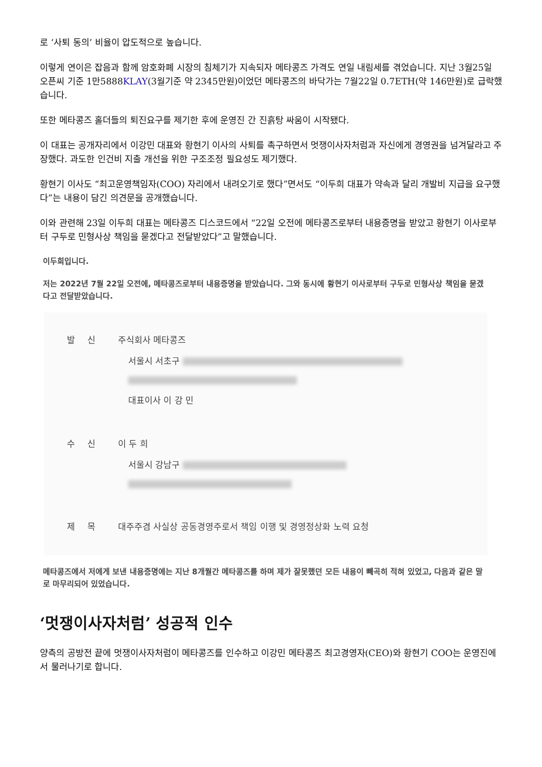로 ‘사퇴 동의’ 비율이 압도적으로 높습니다.
이렇게 연이은 잡음과 함께 암호화폐 시장의 침체기가 지속되자 메타콩즈 가격도 연일 내림세를 겪었습니다. 지난 3월25일 오픈씨 기준 1만5888KLAY(3월기준 약 2345만원)이었던 메타콩즈의 바닥가는 7월22일 0.7ETH(약 146만원)로 급락했습니다.
또한 메타콩즈 홀더들의 퇴진요구를 제기한 후에 운영진 간 진흙탕 싸움이 시작됐다.
이 대표는 공개자리에서 이강민 대표와 황현기 이사의 사퇴를 촉구하면서 멋쟁이사자처럼과 자신에게 경영권을 넘겨달라고 주장했다. 과도한 인건비 지출 개선을 위한 구조조정 필요성도 제기했다.
황현기 이사도 “최고운영책임자(COO) 자리에서 내려오기로 했다”면서도 “이두희 대표가 약속과 달리 개발비 지급을 요구했다”는 내용이 담긴 의견문을 공개했습니다.
이와 관련해 23일 이두희 대표는 메타콩즈 디스코드에서 “22일 오전에 메타콩즈로부터 내용증명을 받았고 황현기 이사로부터 구두로 민형사상 책임을 묻겠다고 전달받았다”고 말했습니다.
이두희입니다.
저는 2022년 7월 22일 오전에, 메타콩즈로부터 내용증명을 받았습니다. 그와 동시에 황현기 이사로부터 구두로 민형사상 책임을 묻겠다고 전달받았습니다.
발신 주식회사 메타콩즈
서울시 서초구
대표이사 이 강 민
수신 이 두 희
서울시 강남구
제목 대주주겸 사실상 공동경영주로서 책임 이행 및 경영정상화 노력 요청
메타콩즈에서 저에게 보낸 내용증명에는 지난 8개월간 메타콩즈를 하며 제가 잘못했던 모든 내용이 빼곡히 적혀 있었고, 다음과 같은 말로 마무리되어 있었습니다.
‘멋쟁이사자처럼’ 성공적 인수
양측의 공방전 끝에 멋쟁이사자처럼이 메타콩즈를 인수하고 이강민 메타콩즈 최고경영자(CEO)와 황현기 COO는 운영진에서 물러나기로 합니다.